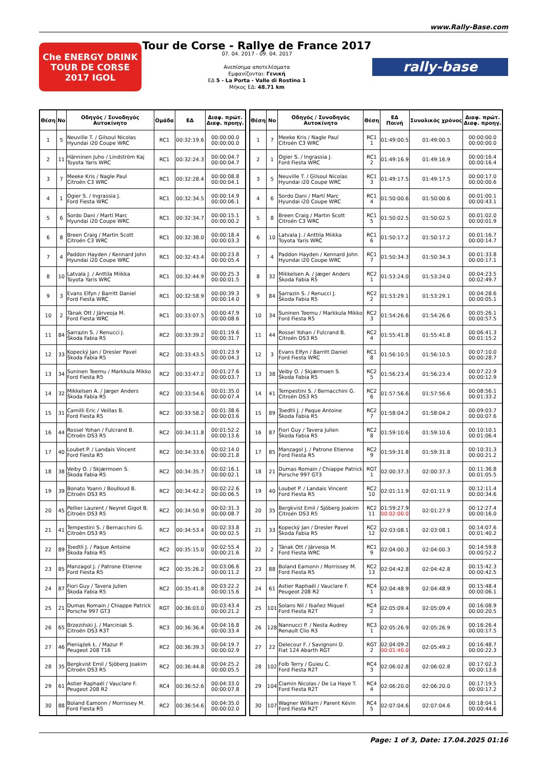www.Rally-Base.com
Che ENERGY DRINK
TOUR DE CORSE
2017 IGOL
Tour de Corse - Rallye de France 2017
07. 04. 2017 - 09. 04. 2017
Ανεπίσημα αποτελέσματα
Εμφανίζονται: Γενική
ΕΔ 5 - La Porta - Valle di Rostino 1
Μήκος ΕΔ: 48.71 km
rally-base
| Θέση | No | Οδηγός / Συνοδηγός Αυτοκίνητο | Ομάδα | ΕΔ | Διαφ. πρώτ. Διαφ. προηγ. |
| --- | --- | --- | --- | --- | --- |
| 1 | 5 | Neuville T. / Gilsoul Nicolas Hyundai i20 Coupe WRC | RC1 | 00:32:19.6 | 00:00:00.0 00:00:00.0 |
| 2 | 11 | Hänninen Juho / Lindström Kaj Toyota Yaris WRC | RC1 | 00:32:24.3 | 00:00:04.7 00:00:04.7 |
| 3 | 7 | Meeke Kris / Nagle Paul Citroën C3 WRC | RC1 | 00:32:28.4 | 00:00:08.8 00:00:04.1 |
| 4 | 1 | Ogier S. / Ingrassia J. Ford Fiesta WRC | RC1 | 00:32:34.5 | 00:00:14.9 00:00:06.1 |
| 5 | 6 | Sordo Dani / Martí Marc Hyundai i20 Coupe WRC | RC1 | 00:32:34.7 | 00:00:15.1 00:00:00.2 |
| 6 | 8 | Breen Craig / Martin Scott Citroën C3 WRC | RC1 | 00:32:38.0 | 00:00:18.4 00:00:03.3 |
| 7 | 4 | Paddon Hayden / Kennard John Hyundai i20 Coupe WRC | RC1 | 00:32:43.4 | 00:00:23.8 00:00:05.4 |
| 8 | 10 | Latvala J. / Anttila Miikka Toyota Yaris WRC | RC1 | 00:32:44.9 | 00:00:25.3 00:00:01.5 |
| 9 | 3 | Evans Elfyn / Barritt Daniel Ford Fiesta WRC | RC1 | 00:32:58.9 | 00:00:39.3 00:00:14.0 |
| 10 | 2 | Tänak Ott / Järveoja M. Ford Fiesta WRC | RC1 | 00:33:07.5 | 00:00:47.9 00:00:08.6 |
| 11 | 84 | Sarrazin S. / Renucci J. Škoda Fabia R5 | RC2 | 00:33:39.2 | 00:01:19.6 00:00:31.7 |
| 12 | 33 | Kopecký Jan / Dresler Pavel Škoda Fabia R5 | RC2 | 00:33:43.5 | 00:01:23.9 00:00:04.3 |
| 13 | 34 | Suninen Teemu / Markkula Mikko Ford Fiesta R5 | RC2 | 00:33:47.2 | 00:01:27.6 00:00:03.7 |
| 14 | 32 | Mikkelsen A. / Jæger Anders Škoda Fabia R5 | RC2 | 00:33:54.6 | 00:01:35.0 00:00:07.4 |
| 15 | 31 | Camilli Eric / Veillas B. Ford Fiesta R5 | RC2 | 00:33:58.2 | 00:01:38.6 00:00:03.6 |
| 16 | 44 | Rossel Yohan / Fulcrand B. Citroën DS3 R5 | RC2 | 00:34:11.8 | 00:01:52.2 00:00:13.6 |
| 17 | 40 | Loubet P. / Landais Vincent Ford Fiesta R5 | RC2 | 00:34:33.6 | 00:02:14.0 00:00:21.8 |
| 18 | 38 | Veiby O. / Skjærmoen S. Škoda Fabia R5 | RC2 | 00:34:35.7 | 00:02:16.1 00:00:02.1 |
| 19 | 39 | Bonato Yoann / Boulloud B. Citroën DS3 R5 | RC2 | 00:34:42.2 | 00:02:22.6 00:00:06.5 |
| 20 | 45 | Pellier Laurent / Neyret Gigot B. Citroën DS3 R5 | RC2 | 00:34:50.9 | 00:02:31.3 00:00:08.7 |
| 21 | 41 | Tempestini S. / Bernacchini G. Citroën DS3 R5 | RC2 | 00:34:53.4 | 00:02:33.8 00:00:02.5 |
| 22 | 89 | Toedtli J. / Paque Antoine Škoda Fabia R5 | RC2 | 00:35:15.0 | 00:02:55.4 00:00:21.6 |
| 23 | 85 | Manzagol J. / Patrone Etienne Ford Fiesta R5 | RC2 | 00:35:26.2 | 00:03:06.6 00:00:11.2 |
| 24 | 87 | Fiori Guy / Tavera Julien Škoda Fabia R5 | RC2 | 00:35:41.8 | 00:03:22.2 00:00:15.6 |
| 25 | 21 | Dumas Romain / Chiappe Patrick Porsche 997 GT3 | RGT | 00:36:03.0 | 00:03:43.4 00:00:21.2 |
| 26 | 65 | Brzeziński J. / Marciniak S. Citroën DS3 R3T | RC3 | 00:36:36.4 | 00:04:16.8 00:00:33.4 |
| 27 | 46 | Pieniążek Ł. / Mazur P. Peugeot 208 T16 | RC2 | 00:36:39.3 | 00:04:19.7 00:00:02.9 |
| 28 | 35 | Bergkvist Emil / Sjöberg Joakim Citroën DS3 R5 | RC2 | 00:36:44.8 | 00:04:25.2 00:00:05.5 |
| 29 | 61 | Astier Raphaël / Vauclare F. Peugeot 208 R2 | RC4 | 00:36:52.6 | 00:04:33.0 00:00:07.8 |
| 30 | 88 | Boland Eamonn / Morrissey M. Ford Fiesta R5 | RC2 | 00:36:54.6 | 00:04:35.0 00:00:02.0 |
| Θέση | No | Οδηγός / Συνοδηγός Αυτοκίνητο | Θέση | ΕΔ Ποινή | Συνολικός χρόνος | Διαφ. πρώτ. Διαφ. προηγ. |
| --- | --- | --- | --- | --- | --- | --- |
| 1 | 7 | Meeke Kris / Nagle Paul Citroën C3 WRC | RC1 1 | 01:49:00.5 | 01:49:00.5 | 00:00:00.0 00:00:00.0 |
| 2 | 1 | Ogier S. / Ingrassia J. Ford Fiesta WRC | RC1 2 | 01:49:16.9 | 01:49:16.9 | 00:00:16.4 00:00:16.4 |
| 3 | 5 | Neuville T. / Gilsoul Nicolas Hyundai i20 Coupe WRC | RC1 3 | 01:49:17.5 | 01:49:17.5 | 00:00:17.0 00:00:00.6 |
| 4 | 6 | Sordo Dani / Martí Marc Hyundai i20 Coupe WRC | RC1 4 | 01:50:00.6 | 01:50:00.6 | 00:01:00.1 00:00:43.1 |
| 5 | 8 | Breen Craig / Martin Scott Citroën C3 WRC | RC1 5 | 01:50:02.5 | 01:50:02.5 | 00:01:02.0 00:00:01.9 |
| 6 | 10 | Latvala J. / Anttila Miikka Toyota Yaris WRC | RC1 6 | 01:50:17.2 | 01:50:17.2 | 00:01:16.7 00:00:14.7 |
| 7 | 4 | Paddon Hayden / Kennard John Hyundai i20 Coupe WRC | RC1 7 | 01:50:34.3 | 01:50:34.3 | 00:01:33.8 00:00:17.1 |
| 8 | 32 | Mikkelsen A. / Jæger Anders Škoda Fabia R5 | RC2 1 | 01:53:24.0 | 01:53:24.0 | 00:04:23.5 00:02:49.7 |
| 9 | 84 | Sarrazin S. / Renucci J. Škoda Fabia R5 | RC2 2 | 01:53:29.1 | 01:53:29.1 | 00:04:28.6 00:00:05.1 |
| 10 | 34 | Suninen Teemu / Markkula Mikko Ford Fiesta R5 | RC2 3 | 01:54:26.6 | 01:54:26.6 | 00:05:26.1 00:00:57.5 |
| 11 | 44 | Rossel Yohan / Fulcrand B. Citroën DS3 R5 | RC2 4 | 01:55:41.8 | 01:55:41.8 | 00:06:41.3 00:01:15.2 |
| 12 | 3 | Evans Elfyn / Barritt Daniel Ford Fiesta WRC | RC1 8 | 01:56:10.5 | 01:56:10.5 | 00:07:10.0 00:00:28.7 |
| 13 | 38 | Veiby O. / Skjærmoen S. Škoda Fabia R5 | RC2 5 | 01:56:23.4 | 01:56:23.4 | 00:07:22.9 00:00:12.9 |
| 14 | 41 | Tempestini S. / Bernacchini G. Citroën DS3 R5 | RC2 6 | 01:57:56.6 | 01:57:56.6 | 00:08:56.1 00:01:33.2 |
| 15 | 89 | Toedtli J. / Paque Antoine Škoda Fabia R5 | RC2 7 | 01:58:04.2 | 01:58:04.2 | 00:09:03.7 00:00:07.6 |
| 16 | 87 | Fiori Guy / Tavera Julien Škoda Fabia R5 | RC2 8 | 01:59:10.6 | 01:59:10.6 | 00:10:10.1 00:01:06.4 |
| 17 | 85 | Manzagol J. / Patrone Etienne Ford Fiesta R5 | RC2 9 | 01:59:31.8 | 01:59:31.8 | 00:10:31.3 00:00:21.2 |
| 18 | 21 | Dumas Romain / Chiappe Patrick Porsche 997 GT3 | RGT 1 | 02:00:37.3 | 02:00:37.3 | 00:11:36.8 00:01:05.5 |
| 19 | 40 | Loubet P. / Landais Vincent Ford Fiesta R5 | RC2 10 | 02:01:11.9 | 02:01:11.9 | 00:12:11.4 00:00:34.6 |
| 20 | 35 | Bergkvist Emil / Sjöberg Joakim Citroën DS3 R5 | RC2 11 | 01:59:27.9 00:02:00.0 | 02:01:27.9 | 00:12:27.4 00:00:16.0 |
| 21 | 33 | Kopecký Jan / Dresler Pavel Škoda Fabia R5 | RC2 12 | 02:03:08.1 | 02:03:08.1 | 00:14:07.6 00:01:40.2 |
| 22 | 2 | Tänak Ott / Järveoja M. Ford Fiesta WRC | RC1 9 | 02:04:00.3 | 02:04:00.3 | 00:14:59.8 00:00:52.2 |
| 23 | 88 | Boland Eamonn / Morrissey M. Ford Fiesta R5 | RC2 13 | 02:04:42.8 | 02:04:42.8 | 00:15:42.3 00:00:42.5 |
| 24 | 61 | Astier Raphaël / Vauclare F. Peugeot 208 R2 | RC4 1 | 02:04:48.9 | 02:04:48.9 | 00:15:48.4 00:00:06.1 |
| 25 | 101 | Solans Nil / Ibañez Miquel Ford Fiesta R2T | RC4 2 | 02:05:09.4 | 02:05:09.4 | 00:16:08.9 00:00:20.5 |
| 26 | 128 | Nannucci P. / Nesta Audrey Renault Clio R3 | RC3 1 | 02:05:26.9 | 02:05:26.9 | 00:16:26.4 00:00:17.5 |
| 27 | 22 | Delecour F. / Savignoni D. Fiat 124 Abarth RGT | RGT 2 | 02:04:09.2 00:01:40.0 | 02:05:49.2 | 00:16:48.7 00:00:22.3 |
| 28 | 102 | Folb Terry / Guieu C. Ford Fiesta R2T | RC4 3 | 02:06:02.8 | 02:06:02.8 | 00:17:02.3 00:00:13.6 |
| 29 | 104 | Ciamin Nicolas / De La Haye T. Ford Fiesta R2T | RC4 4 | 02:06:20.0 | 02:06:20.0 | 00:17:19.5 00:00:17.2 |
| 30 | 107 | Wagner William / Parent Kévin Ford Fiesta R2T | RC4 5 | 02:07:04.6 | 02:07:04.6 | 00:18:04.1 00:00:44.6 |
Page: 1 of 3, Date: 17.04.2025 01:16